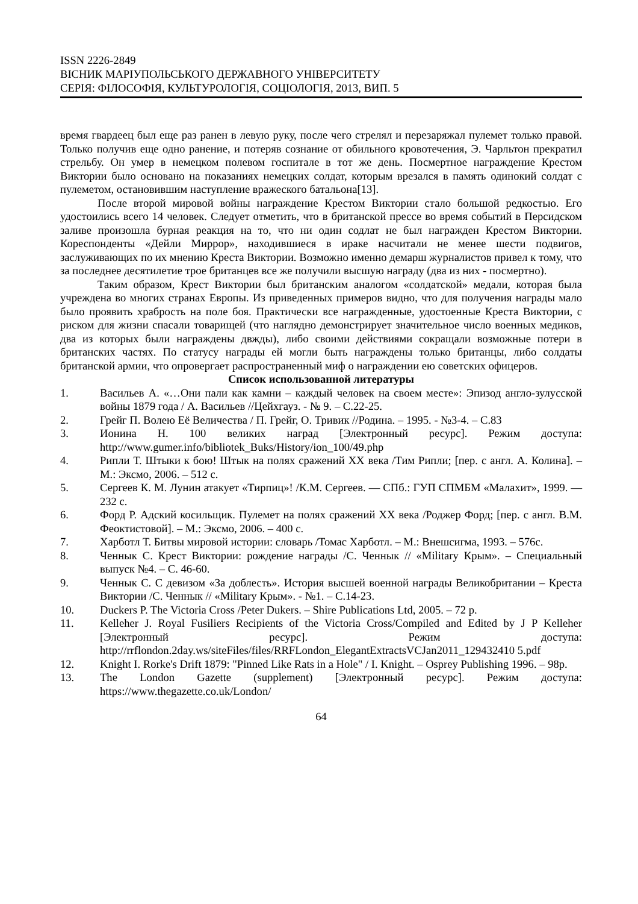ISSN 2226-2849
ВІСНИК МАРІУПОЛЬСЬКОГО ДЕРЖАВНОГО УНІВЕРСИТЕТУ
СЕРІЯ: ФІЛОСОФІЯ, КУЛЬТУРОЛОГІЯ, СОЦІОЛОГІЯ, 2013, ВИП. 5
время гвардеец был еще раз ранен в левую руку, после чего стрелял и перезаряжал пулемет только правой. Только получив еще одно ранение, и потеряв сознание от обильного кровотечения, Э. Чарльтон прекратил стрельбу. Он умер в немецком полевом госпитале в тот же день. Посмертное награждение Крестом Виктории было основано на показаниях немецких солдат, которым врезался в память одинокий солдат с пулеметом, остановившим наступление вражеского батальона[13].
После второй мировой войны награждение Крестом Виктории стало большой редкостью. Его удостоились всего 14 человек. Следует отметить, что в британской прессе во время событий в Персидском заливе произошла бурная реакция на то, что ни один содлат не был награжден Крестом Виктории. Кореспонденты «Дейли Миррор», находившиеся в ираке насчитали не менее шести подвигов, заслуживающих по их мнению Креста Виктории. Возможно именно демарш журналистов привел к тому, что за последнее десятилетие трое британцев все же получили высшую награду (два из них - посмертно).
Таким образом, Крест Виктории был британским аналогом «солдатской» медали, которая была учреждена во многих странах Европы. Из приведенных примеров видно, что для получения награды мало было проявить храбрость на поле боя. Практически все награжденные, удостоенные Креста Виктории, с риском для жизни спасали товарищей (что наглядно демонстрирует значительное число военных медиков, два из которых были награждены двжды), либо своими действиями сокращали возможные потери в британских частях. По статусу награды ей могли быть награждены только британцы, либо солдаты британской армии, что опровергает распространенный миф о награждении ею советских офицеров.
Список использованной литературы
1. Васильев А. «…Они пали как камни – каждый человек на своем месте»: Эпизод англо-зулусской войны 1879 года / А. Васильев //Цейхгауз. - № 9. – С.22-25.
2. Грейг П. Волею Её Величества / П. Грейг, О. Тривик //Родина. – 1995. - №3-4. – С.83
3. Ионина Н. 100 великих наград [Электронный ресурс]. Режим доступа: http://www.gumer.info/bibliotek_Buks/History/ion_100/49.php
4. Рипли Т. Штыки к бою! Штык на полях сражений XX века /Тим Рипли; [пер. с англ. А. Колина]. – М.: Эксмо, 2006. – 512 с.
5. Сергеев К. М. Лунин атакует «Тирпиц»! /К.М. Сергеев. — СПб.: ГУП СПМБМ «Малахит», 1999. — 232 с.
6. Форд Р. Адский косильщик. Пулемет на полях сражений XX века /Роджер Форд; [пер. с англ. В.М. Феоктистовой]. – М.: Эксмо, 2006. – 400 с.
7. Харботл Т. Битвы мировой истории: словарь /Томас Харботл. – М.: Внешсигма, 1993. – 576с.
8. Ченнык С. Крест Виктории: рождение награды /С. Ченнык // «Military Крым». – Специальный выпуск №4. – С. 46-60.
9. Ченнык С. С девизом «За доблесть». История высшей военной награды Великобритании – Креста Виктории /С. Ченнык // «Military Крым». - №1. – С.14-23.
10. Duckers P. The Victoria Cross /Peter Dukers. – Shire Publications Ltd, 2005. – 72 p.
11. Kelleher J. Royal Fusiliers Recipients of the Victoria Cross/Compiled and Edited by J P Kelleher [Электронный ресурс]. Режим доступа: http://rrflondon.2day.ws/siteFiles/files/RRFLondon_ElegantExtractsVCJan2011_129432410 5.pdf
12. Knight I. Rorke's Drift 1879: "Pinned Like Rats in a Hole" / I. Knight. – Osprey Publishing 1996. – 98p.
13. The London Gazette (supplement) [Электронный ресурс]. Режим доступа: https://www.thegazette.co.uk/London/
64